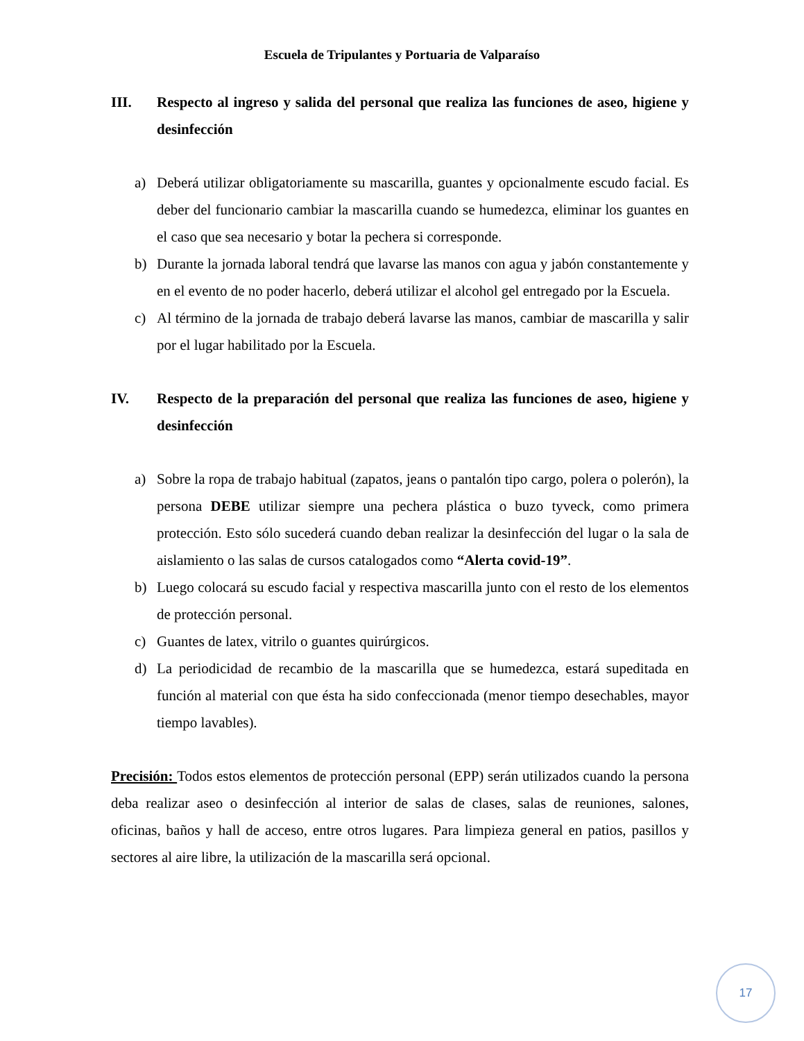Escuela de Tripulantes y Portuaria de Valparaíso
III. Respecto al ingreso y salida del personal que realiza las funciones de aseo, higiene y desinfección
a) Deberá utilizar obligatoriamente su mascarilla, guantes y opcionalmente escudo facial. Es deber del funcionario cambiar la mascarilla cuando se humedezca, eliminar los guantes en el caso que sea necesario y botar la pechera si corresponde.
b) Durante la jornada laboral tendrá que lavarse las manos con agua y jabón constantemente y en el evento de no poder hacerlo, deberá utilizar el alcohol gel entregado por la Escuela.
c) Al término de la jornada de trabajo deberá lavarse las manos, cambiar de mascarilla y salir por el lugar habilitado por la Escuela.
IV. Respecto de la preparación del personal que realiza las funciones de aseo, higiene y desinfección
a) Sobre la ropa de trabajo habitual (zapatos, jeans o pantalón tipo cargo, polera o polerón), la persona DEBE utilizar siempre una pechera plástica o buzo tyveck, como primera protección. Esto sólo sucederá cuando deban realizar la desinfección del lugar o la sala de aislamiento o las salas de cursos catalogados como “Alerta covid-19”.
b) Luego colocará su escudo facial y respectiva mascarilla junto con el resto de los elementos de protección personal.
c) Guantes de latex, vitrilo o guantes quirúrgicos.
d) La periodicidad de recambio de la mascarilla que se humedezca, estará supeditada en función al material con que ésta ha sido confeccionada (menor tiempo desechables, mayor tiempo lavables).
Precisión: Todos estos elementos de protección personal (EPP) serán utilizados cuando la persona deba realizar aseo o desinfección al interior de salas de clases, salas de reuniones, salones, oficinas, baños y hall de acceso, entre otros lugares. Para limpieza general en patios, pasillos y sectores al aire libre, la utilización de la mascarilla será opcional.
17